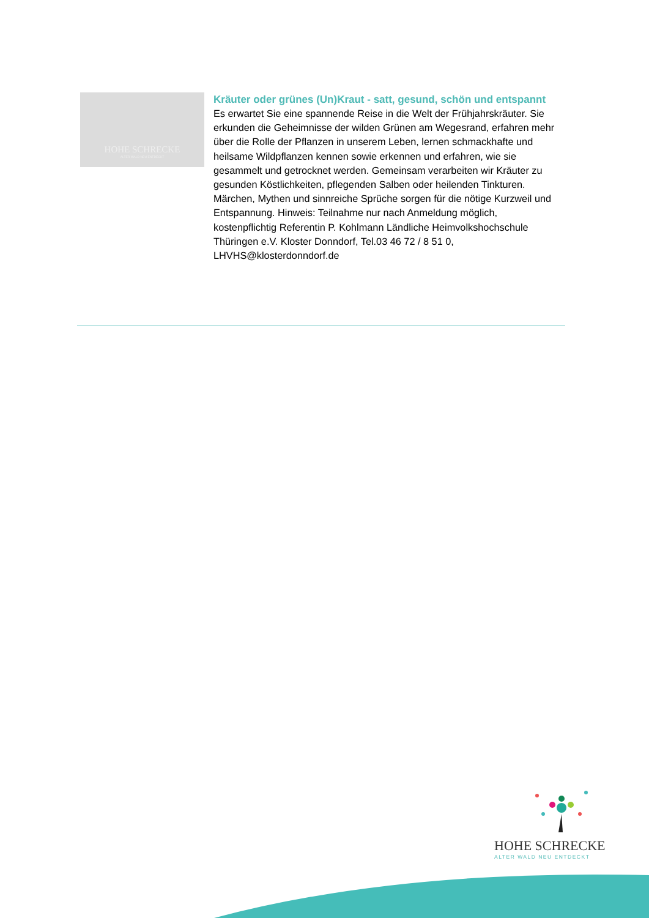HOHE SCHRECKE
ALTER WALD NEU ENTDECKT
Kräuter oder grünes (Un)Kraut - satt, gesund, schön und entspannt
Es erwartet Sie eine spannende Reise in die Welt der Frühjahrskräuter. Sie erkunden die Geheimnisse der wilden Grünen am Wegesrand, erfahren mehr über die Rolle der Pflanzen in unserem Leben, lernen schmackhafte und heilsame Wildpflanzen kennen sowie erkennen und erfahren, wie sie gesammelt und getrocknet werden. Gemeinsam verarbeiten wir Kräuter zu gesunden Köstlichkeiten, pflegenden Salben oder heilenden Tinkturen. Märchen, Mythen und sinnreiche Sprüche sorgen für die nötige Kurzweil und Entspannung. Hinweis: Teilnahme nur nach Anmeldung möglich, kostenpflichtig Referentin P. Kohlmann Ländliche Heimvolkshochschule Thüringen e.V. Kloster Donndorf, Tel.03 46 72 / 8 51 0, LHVHS@klosterdonndorf.de
HOHE SCHRECKE
ALTER WALD NEU ENTDECKT